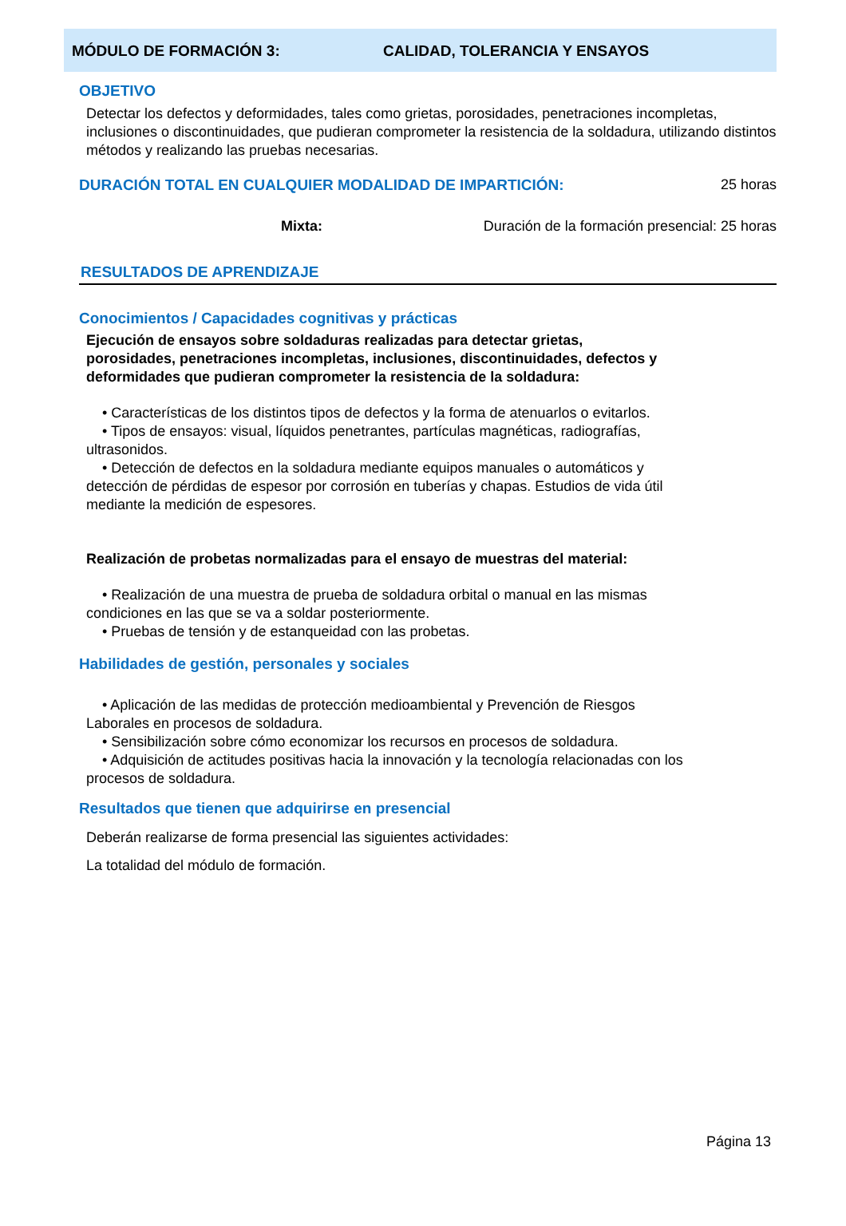MÓDULO DE FORMACIÓN 3: CALIDAD, TOLERANCIA Y ENSAYOS
OBJETIVO
Detectar los defectos y deformidades, tales como grietas, porosidades, penetraciones incompletas, inclusiones o discontinuidades, que pudieran comprometer la resistencia de la soldadura, utilizando distintos métodos y realizando las pruebas necesarias.
DURACIÓN TOTAL EN CUALQUIER MODALIDAD DE IMPARTICIÓN: 25 horas
Mixta: Duración de la formación presencial: 25 horas
RESULTADOS DE APRENDIZAJE
Conocimientos / Capacidades cognitivas y prácticas
Ejecución de ensayos sobre soldaduras realizadas para detectar grietas, porosidades, penetraciones incompletas, inclusiones, discontinuidades, defectos y deformidades que pudieran comprometer la resistencia de la soldadura:
• Características de los distintos tipos de defectos y la forma de atenuarlos o evitarlos.
• Tipos de ensayos: visual, líquidos penetrantes, partículas magnéticas, radiografías, ultrasonidos.
• Detección de defectos en la soldadura mediante equipos manuales o automáticos y detección de pérdidas de espesor por corrosión en tuberías y chapas. Estudios de vida útil mediante la medición de espesores.
Realización de probetas normalizadas para el ensayo de muestras del material:
• Realización de una muestra de prueba de soldadura orbital o manual en las mismas condiciones en las que se va a soldar posteriormente.
• Pruebas de tensión y de estanqueidad con las probetas.
Habilidades de gestión, personales y sociales
• Aplicación de las medidas de protección medioambiental y Prevención de Riesgos Laborales en procesos de soldadura.
• Sensibilización sobre cómo economizar los recursos en procesos de soldadura.
• Adquisición de actitudes positivas hacia la innovación y la tecnología relacionadas con los procesos de soldadura.
Resultados que tienen que adquirirse en presencial
Deberán realizarse de forma presencial las siguientes actividades:
La totalidad del módulo de formación.
Página 13